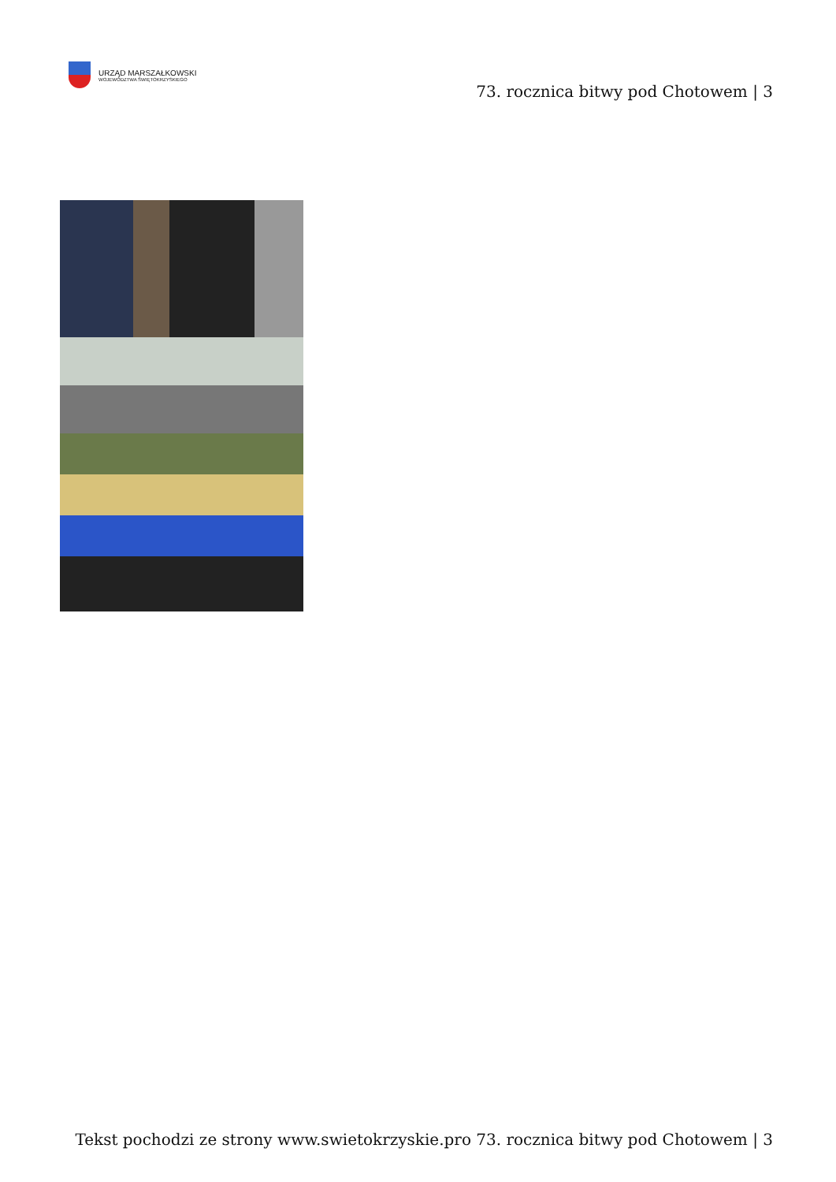URZĄD MARSZAŁKOWSKI
WOJEWÓDZTWA ŚWIĘTOKRZYSKIEGO
73. rocznica bitwy pod Chotowem | 3
Tekst pochodzi ze strony www.swietokrzyskie.pro 73. rocznica bitwy pod Chotowem | 3